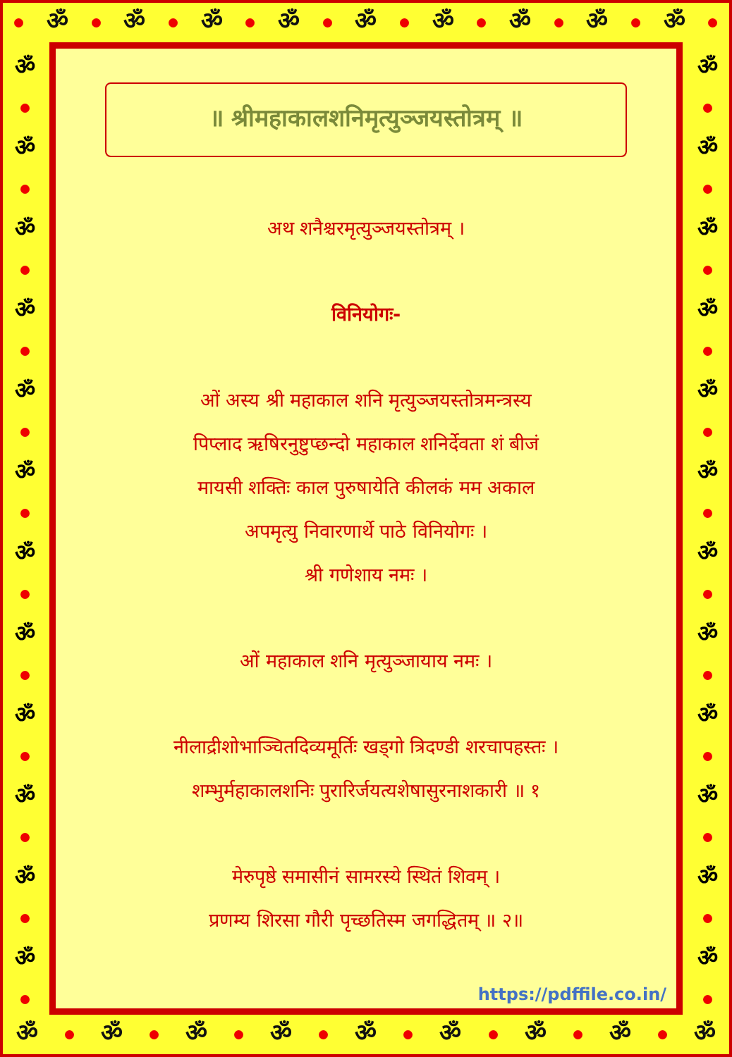ॐ ॐ ॐ ॐ ॐ ॐ ॐ ॐ ॐ
ॐ ॐ ॐ ॐ ॐ ॐ ॐ ॐ ॐ ॐ ॐ ॐ
॥ श्रीमहाकालशनिमृत्युञ्जयस्तोत्रम् ॥
अथ शनैश्चरमृत्युञ्जयस्तोत्रम् ।
विनियोगः-
ओं अस्य श्री महाकाल शनि मृत्युञ्जयस्तोत्रमन्त्रस्य
पिप्लाद ऋषिरनुष्टुप्छन्दो महाकाल शनिर्देवता शं बीजं
मायसी शक्तिः काल पुरुषायेति कीलकं मम अकाल
अपमृत्यु निवारणार्थे पाठे विनियोगः ।
श्री गणेशाय नमः ।
ओं महाकाल शनि मृत्युञ्जायाय नमः ।
नीलाद्रीशोभाञ्चितदिव्यमूर्तिः खड्गो त्रिदण्डी शरचापहस्तः ।
शम्भुर्महाकालशनिः पुरारिर्जयत्यशेषासुरनाशकारी ॥ १
मेरुपृष्ठे समासीनं सामरस्ये स्थितं शिवम् ।
प्रणम्य शिरसा गौरी पृच्छतिस्म जगद्धितम् ॥ २॥
https://pdffile.co.in/
ॐ ॐ ॐ ॐ ॐ ॐ ॐ ॐ ॐ ॐ ॐ ॐ
ॐ ॐ ॐ ॐ ॐ ॐ ॐ ॐ ॐ